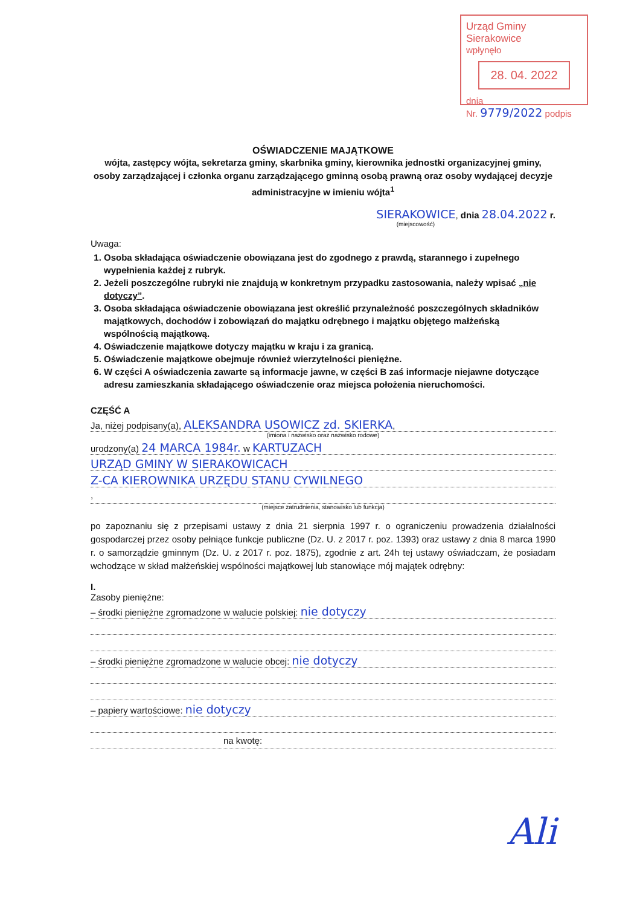Urząd Gminy Sierakowice
wpłynęło
28. 04. 2022
dnia
Nr. 9779/2022 podpis
OŚWIADCZENIE MAJĄTKOWE
wójta, zastępcy wójta, sekretarza gminy, skarbnika gminy, kierownika jednostki organizacyjnej gminy, osoby zarządzającej i członka organu zarządzającego gminną osobą prawną oraz osoby wydającej decyzje administracyjne w imieniu wójta<sup>1</sup>
SIERAKOWICE, dnia 28.04.2022 r.
(miejscowość)
Uwaga:
1. Osoba składająca oświadczenie obowiązana jest do zgodnego z prawdą, starannego i zupełnego wypełnienia każdej z rubryk.
2. Jeżeli poszczególne rubryki nie znajdują w konkretnym przypadku zastosowania, należy wpisać „nie dotyczy”.
3. Osoba składająca oświadczenie obowiązana jest określić przynależność poszczególnych składników majątkowych, dochodów i zobowiązań do majątku odrębnego i majątku objętego małżeńską wspólnością majątkową.
4. Oświadczenie majątkowe dotyczy majątku w kraju i za granicą.
5. Oświadczenie majątkowe obejmuje również wierzytelności pieniężne.
6. W części A oświadczenia zawarte są informacje jawne, w części B zaś informacje niejawne dotyczące adresu zamieszkania składającego oświadczenie oraz miejsca położenia nieruchomości.
CZĘŚĆ A
Ja, niżej podpisany(a), ALEKSANDRA USOWICZ zd. SKIERKA,
(imiona i nazwisko oraz nazwisko rodowe)
urodzony(a) 24 MARCA 1984r. w KARTUZACH
URZĄD GMINY W SIERAKOWICACH
Z-CA KIEROWNIKA URZĘDU STANU CYWILNEGO
,
(miejsce zatrudnienia, stanowisko lub funkcja)
po zapoznaniu się z przepisami ustawy z dnia 21 sierpnia 1997 r. o ograniczeniu prowadzenia działalności gospodarczej przez osoby pełniące funkcje publiczne (Dz. U. z 2017 r. poz. 1393) oraz ustawy z dnia 8 marca 1990 r. o samorządzie gminnym (Dz. U. z 2017 r. poz. 1875), zgodnie z art. 24h tej ustawy oświadczam, że posiadam wchodzące w skład małżeńskiej wspólności majątkowej lub stanowiące mój majątek odrębny:
I.
Zasoby pieniężne:
– środki pieniężne zgromadzone w walucie polskiej: nie dotyczy
– środki pieniężne zgromadzone w walucie obcej: nie dotyczy
– papiery wartościowe: nie dotyczy
na kwotę:
Ali